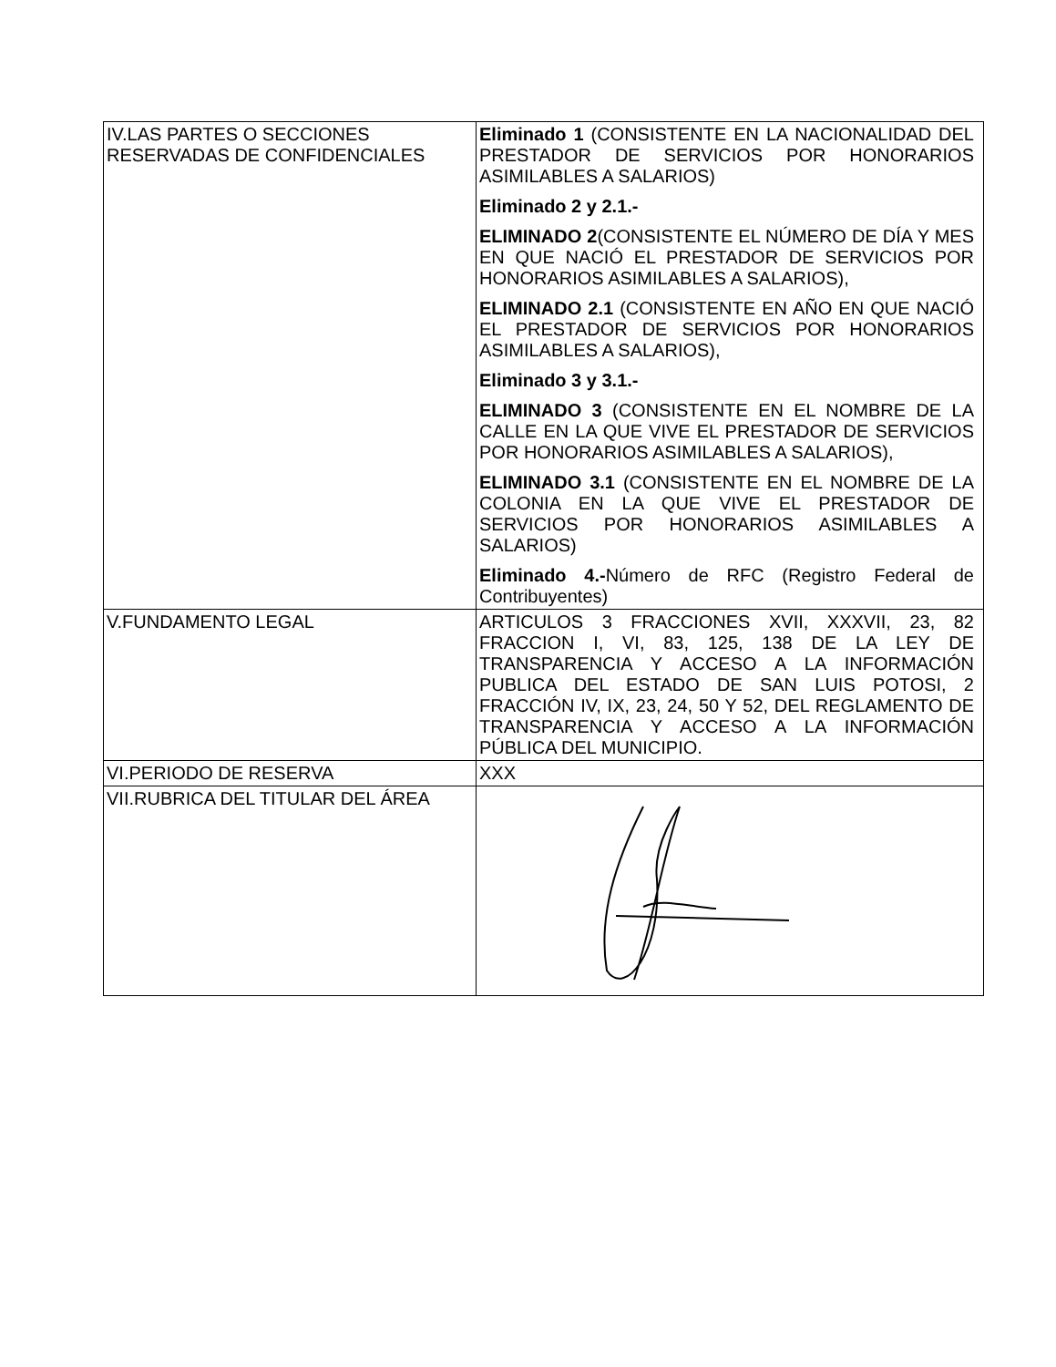| IV.LAS PARTES O SECCIONES RESERVADAS DE CONFIDENCIALES | Eliminado 1 (CONSISTENTE EN LA NACIONALIDAD DEL PRESTADOR DE SERVICIOS POR HONORARIOS ASIMILABLES A SALARIOS) Eliminado 2 y 2.1.- ELIMINADO 2 (CONSISTENTE EL NÚMERO DE DÍA Y MES EN QUE NACIÓ EL PRESTADOR DE SERVICIOS POR HONORARIOS ASIMILABLES A SALARIOS), ELIMINADO 2.1 (CONSISTENTE EN AÑO EN QUE NACIÓ EL PRESTADOR DE SERVICIOS POR HONORARIOS ASIMILABLES A SALARIOS), Eliminado 3 y 3.1.- ELIMINADO 3 (CONSISTENTE EN EL NOMBRE DE LA CALLE EN LA QUE VIVE EL PRESTADOR DE SERVICIOS POR HONORARIOS ASIMILABLES A SALARIOS), ELIMINADO 3.1 (CONSISTENTE EN EL NOMBRE DE LA COLONIA EN LA QUE VIVE EL PRESTADOR DE SERVICIOS POR HONORARIOS ASIMILABLES A SALARIOS) Eliminado 4.- Número de RFC (Registro Federal de Contribuyentes) |
| V.FUNDAMENTO LEGAL | ARTICULOS 3 FRACCIONES XVII, XXXVII, 23, 82 FRACCION I, VI, 83, 125, 138 DE LA LEY DE TRANSPARENCIA Y ACCESO A LA INFORMACIÓN PUBLICA DEL ESTADO DE SAN LUIS POTOSI, 2 FRACCIÓN IV, IX, 23, 24, 50 Y 52, DEL REGLAMENTO DE TRANSPARENCIA Y ACCESO A LA INFORMACIÓN PÚBLICA DEL MUNICIPIO. |
| VI.PERIODO DE RESERVA | XXX |
| VII.RUBRICA DEL TITULAR DEL ÁREA | |